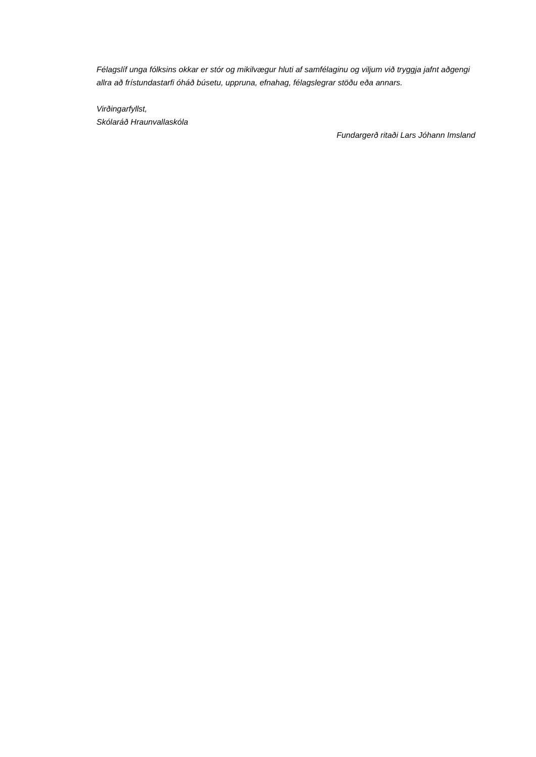Félagslíf unga fólksins okkar er stór og mikilvægur hluti af samfélaginu og viljum við tryggja jafnt aðgengi allra að frístundastarfi óháð búsetu, uppruna, efnahag, félagslegrar stöðu eða annars.
Virðingarfyllst,
Skólaráð Hraunvallaskóla
Fundargerð ritaði Lars Jóhann Imsland